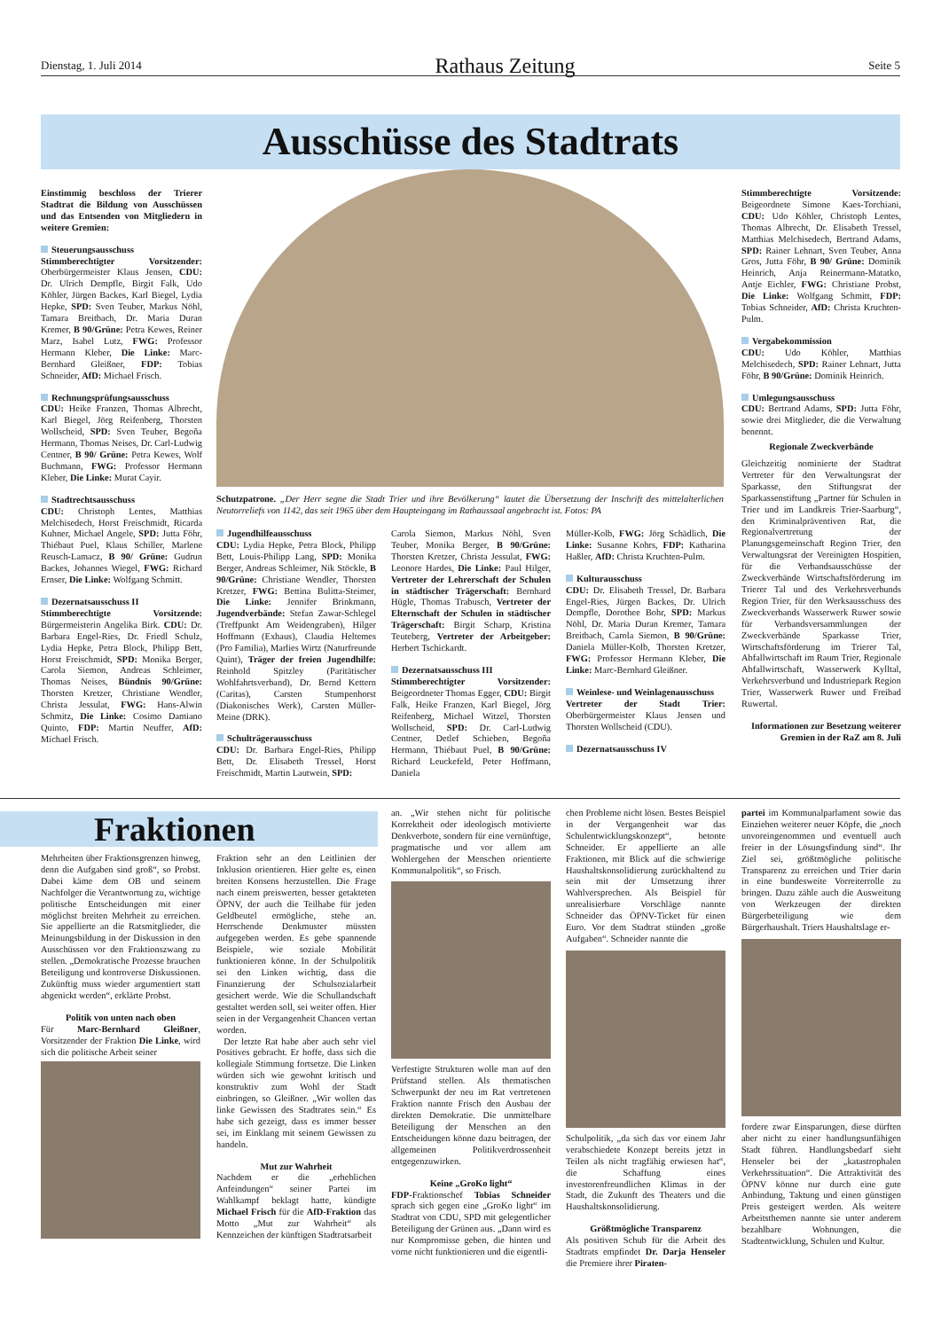Dienstag, 1. Juli 2014 Rathaus Zeitung Seite 5
Ausschüsse des Stadtrats
Einstimmig beschloss der Trierer Stadtrat die Bildung von Ausschüssen und das Entsenden von Mitgliedern in weitere Gremien:
Steuerungsausschuss
Stimmberechtigter Vorsitzender: Oberbürgermeister Klaus Jensen, CDU: Dr. Ulrich Dempfle, Birgit Falk, Udo Köhler, Jürgen Backes, Karl Biegel, Lydia Hepke, SPD: Sven Teuber, Markus Nöhl, Tamara Breitbach, Dr. Maria Duran Kremer, B 90/Grüne: Petra Kewes, Reiner Marz, Isabel Lutz, FWG: Professor Hermann Kleber, Die Linke: Marc-Bernhard Gleißner, FDP: Tobias Schneider, AfD: Michael Frisch.
Rechnungsprüfungsausschuss
CDU: Heike Franzen, Thomas Albrecht, Karl Biegel, Jörg Reifenberg, Thorsten Wollscheid, SPD: Sven Teuber, Begoña Hermann, Thomas Neises, Dr. Carl-Ludwig Centner, B 90/ Grüne: Petra Kewes, Wolf Buchmann, FWG: Professor Hermann Kleber, Die Linke: Murat Cayir.
Stadtrechtsausschuss
CDU: Christoph Lentes, Matthias Melchisedech, Horst Freischmidt, Ricarda Kuhner, Michael Angele, SPD: Jutta Föhr, Thiébaut Puel, Klaus Schiller, Marlene Reusch-Lamacz, B 90/ Grüne: Gudrun Backes, Johannes Wiegel, FWG: Richard Ernser, Die Linke: Wolfgang Schmitt.
Dezernatsausschuss II
Stimmberechtigte Vorsitzende: Bürgermeisterin Angelika Birk. CDU: Dr. Barbara Engel-Ries, Dr. Friedl Schulz, Lydia Hepke, Petra Block, Philipp Bett, Horst Freischmidt, SPD: Monika Berger, Carola Siemon, Andreas Schleimer, Thomas Neises, Bündnis 90/Grüne: Thorsten Kretzer, Christiane Wendler, Christa Jessulat, FWG: Hans-Alwin Schmitz, Die Linke: Cosimo Damiano Quinto, FDP: Martin Neuffer, AfD: Michael Frisch.
Schutzpatrone. „Der Herr segne die Stadt Trier und ihre Bevölkerung“ lautet die Übersetzung der Inschrift des mittelalterlichen Neutorreliefs von 1142, das seit 1965 über dem Haupteingang im Rathaussaal angebracht ist. Fotos: PA
Jugendhilfeausschuss
CDU: Lydia Hepke, Petra Block, Philipp Bett, Louis-Philipp Lang, SPD: Monika Berger, Andreas Schleimer, Nik Stöckle, B 90/Grüne: Christiane Wendler, Thorsten Kretzer, FWG: Bettina Bulitta-Steimer, Die Linke: Jennifer Brinkmann, Jugendverbände: Stefan Zawar-Schlegel (Treffpunkt Am Weidengraben), Hilger Hoffmann (Exhaus), Claudia Heltemes (Pro Familia), Marlies Wirtz (Naturfreunde Quint), Träger der freien Jugendhilfe: Reinhold Spitzley (Paritätischer Wohlfahrtsverband), Dr. Bernd Kettern (Caritas), Carsten Stumpenhorst (Diakonisches Werk), Carsten Müller-Meine (DRK).
Schulträgerausschuss
CDU: Dr. Barbara Engel-Ries, Philipp Bett, Dr. Elisabeth Tressel, Horst Freischmidt, Martin Lautwein, SPD:
Carola Siemon, Markus Nöhl, Sven Teuber, Monika Berger, B 90/Grüne: Thorsten Kretzer, Christa Jessulat, FWG: Leonore Hardes, Die Linke: Paul Hilger, Vertreter der Lehrerschaft der Schulen in städtischer Trägerschaft: Bernhard Hügle, Thomas Trabusch, Vertreter der Elternschaft der Schulen in städtischer Trägerschaft: Birgit Scharp, Kristina Teuteberg, Vertreter der Arbeitgeber: Herbert Tschickardt.
Dezernatsausschuss III
Stimmberechtigter Vorsitzender: Beigeordneter Thomas Egger, CDU: Birgit Falk, Heike Franzen, Karl Biegel, Jörg Reifenberg, Michael Witzel, Thorsten Wollscheid, SPD: Dr. Carl-Ludwig Centner, Detlef Schieben, Begoña Hermann, Thiébaut Puel, B 90/Grüne: Richard Leuckefeld, Peter Hoffmann, Daniela
Müller-Kolb, FWG: Jörg Schädlich, Die Linke: Susanne Kohrs, FDP: Katharina Haßler, AfD: Christa Kruchten-Pulm.
Kulturausschuss
CDU: Dr. Elisabeth Tressel, Dr. Barbara Engel-Ries, Jürgen Backes, Dr. Ulrich Dempfle, Dorothee Bohr, SPD: Markus Nöhl, Dr. Maria Duran Kremer, Tamara Breitbach, Carola Siemon, B 90/Grüne: Daniela Müller-Kolb, Thorsten Kretzer, FWG: Professor Hermann Kleber, Die Linke: Marc-Bernhard Gleißner.
Weinlese- und Weinlagenausschuss
Vertreter der Stadt Trier: Oberbürgermeister Klaus Jensen und Thorsten Wollscheid (CDU).
Dezernatsausschuss IV
Stimmberechtigte Vorsitzende: Beigeordnete Simone Kaes-Torchiani, CDU: Udo Köhler, Christoph Lentes, Thomas Albrecht, Dr. Elisabeth Tressel, Matthias Melchisedech, Bertrand Adams, SPD: Rainer Lehnart, Sven Teuber, Anna Gros, Jutta Föhr, B 90/ Grüne: Dominik Heinrich, Anja Reinermann-Matatko, Antje Eichler, FWG: Christiane Probst, Die Linke: Wolfgang Schmitt, FDP: Tobias Schneider, AfD: Christa Kruchten-Pulm.
Vergabekommission
CDU: Udo Köhler, Matthias Melchisedech, SPD: Rainer Lehnart, Jutta Föhr, B 90/Grüne: Dominik Heinrich.
Umlegungsausschuss
CDU: Bertrand Adams, SPD: Jutta Föhr, sowie drei Mitglieder, die die Verwaltung benennt.
Regionale Zweckverbände
Gleichzeitig nominierte der Stadtrat Vertreter für den Verwaltungsrat der Sparkasse, den Stiftungsrat der Sparkassenstiftung „Partner für Schulen in Trier und im Landkreis Trier-Saarburg“, den Kriminalpräventiven Rat, die Regionalvertretung der Planungsgemeinschaft Region Trier, den Verwaltungsrat der Vereinigten Hospitien, für die Verbandsausschüsse der Zweckverbände Wirtschaftsförderung im Trierer Tal und des Verkehrsverbunds Region Trier, für den Werksausschuss des Zweckverbands Wasserwerk Ruwer sowie für Verbandsversammlungen der Zweckverbände Sparkasse Trier, Wirtschaftsförderung im Trierer Tal, Abfallwirtschaft im Raum Trier, Regionale Abfallwirtschaft, Wasserwerk Kylltal, Verkehrsverbund und Industriepark Region Trier, Wasserwerk Ruwer und Freibad Ruwertal.
Informationen zur Besetzung weiterer Gremien in der RaZ am 8. Juli
Fraktionen
Mehrheiten über Fraktionsgrenzen hinweg, denn die Aufgaben sind groß“, so Probst. Dabei käme dem OB und seinem Nachfolger die Verantwortung zu, wichtige politische Entscheidungen mit einer möglichst breiten Mehrheit zu erreichen. Sie appellierte an die Ratsmitglieder, die Meinungsbildung in der Diskussion in den Ausschüssen vor den Fraktionszwang zu stellen. „Demokratische Prozesse brauchen Beteiligung und kontroverse Diskussionen. Zukünftig muss wieder argumentiert statt abgenickt werden“, erklärte Probst.
Politik von unten nach oben
Für Marc-Bernhard Gleißner, Vorsitzender der Fraktion Die Linke, wird sich die politische Arbeit seiner
Fraktion sehr an den Leitlinien der Inklusion orientieren. Hier gelte es, einen breiten Konsens herzustellen. Die Frage nach einem preiswerten, besser getakteten ÖPNV, der auch die Teilhabe für jeden Geldbeutel ermögliche, stehe an. Herrschende Denkmuster müssten aufgegeben werden. Es gebe spannende Beispiele, wie soziale Mobilität funktionieren könne. In der Schulpolitik sei den Linken wichtig, dass die Finanzierung der Schulsozialarbeit gesichert werde. Wie die Schullandschaft gestaltet werden soll, sei weiter offen. Hier seien in der Vergangenheit Chancen vertan worden.
Der letzte Rat habe aber auch sehr viel Positives gebracht. Er hoffe, dass sich die kollegiale Stimmung fortsetze. Die Linken würden sich wie gewohnt kritisch und konstruktiv zum Wohl der Stadt einbringen, so Gleißner. „Wir wollen das linke Gewissen des Stadtrates sein.“ Es habe sich gezeigt, dass es immer besser sei, im Einklang mit seinem Gewissen zu handeln.
Mut zur Wahrheit
Nachdem er die „erheblichen Anfeindungen“ seiner Partei im Wahlkampf beklagt hatte, kündigte Michael Frisch für die AfD-Fraktion das Motto „Mut zur Wahrheit“ als Kennzeichen der künftigen Stadtratsarbeit
an. „Wir stehen nicht für politische Korrektheit oder ideologisch motivierte Denkverbote, sondern für eine vernünftige, pragmatische und vor allem am Wohlergehen der Menschen orientierte Kommunalpolitik“, so Frisch.
Verfestigte Strukturen wolle man auf den Prüfstand stellen. Als thematischen Schwerpunkt der neu im Rat vertretenen Fraktion nannte Frisch den Ausbau der direkten Demokratie. Die unmittelbare Beteiligung der Menschen an den Entscheidungen könne dazu beitragen, der allgemeinen Politikverdrossenheit entgegenzuwirken.
Keine „GroKo light“
FDP-Fraktionschef Tobias Schneider sprach sich gegen eine „GroKo light“ im Stadtrat von CDU, SPD mit gelegentlicher Beteiligung der Grünen aus. „Dann wird es nur Kompromisse geben, die hinten und vorne nicht funktionieren und die eigentli-
chen Probleme nicht lösen. Bestes Beispiel in der Vergangenheit war das Schulentwicklungskonzept“, betonte Schneider. Er appellierte an alle Fraktionen, mit Blick auf die schwierige Haushaltskonsolidierung zurückhaltend zu sein mit der Umsetzung ihrer Wahlversprechen. Als Beispiel für unrealisierbare Vorschläge nannte Schneider das ÖPNV-Ticket für einen Euro. Vor dem Stadtrat stünden „große Aufgaben“. Schneider nannte die
Schulpolitik, „da sich das vor einem Jahr verabschiedete Konzept bereits jetzt in Teilen als nicht tragfähig erwiesen hat“, die Schaffung eines investorenfreundlichen Klimas in der Stadt, die Zukunft des Theaters und die Haushaltskonsolidierung.
Größtmögliche Transparenz
Als positiven Schub für die Arbeit des Stadtrats empfindet Dr. Darja Henseler die Premiere ihrer Piraten-
partei im Kommunalparlament sowie das Einziehen weiterer neuer Köpfe, die „noch unvoreingenommen und eventuell auch freier in der Lösungsfindung sind“. Ihr Ziel sei, größtmögliche politische Transparenz zu erreichen und Trier darin in eine bundesweite Vorreiterrolle zu bringen. Dazu zähle auch die Ausweitung von Werkzeugen der direkten Bürgerbeteiligung wie dem Bürgerhaushalt. Triers Haushaltslage er-
fordere zwar Einsparungen, diese dürften aber nicht zu einer handlungsunfähigen Stadt führen. Handlungsbedarf sieht Henseler bei der „katastrophalen Verkehrssituation“. Die Attraktivität des ÖPNV könne nur durch eine gute Anbindung, Taktung und einen günstigen Preis gesteigert werden. Als weitere Arbeitsthemen nannte sie unter anderem bezahlbare Wohnungen, die Stadtentwicklung, Schulen und Kultur.